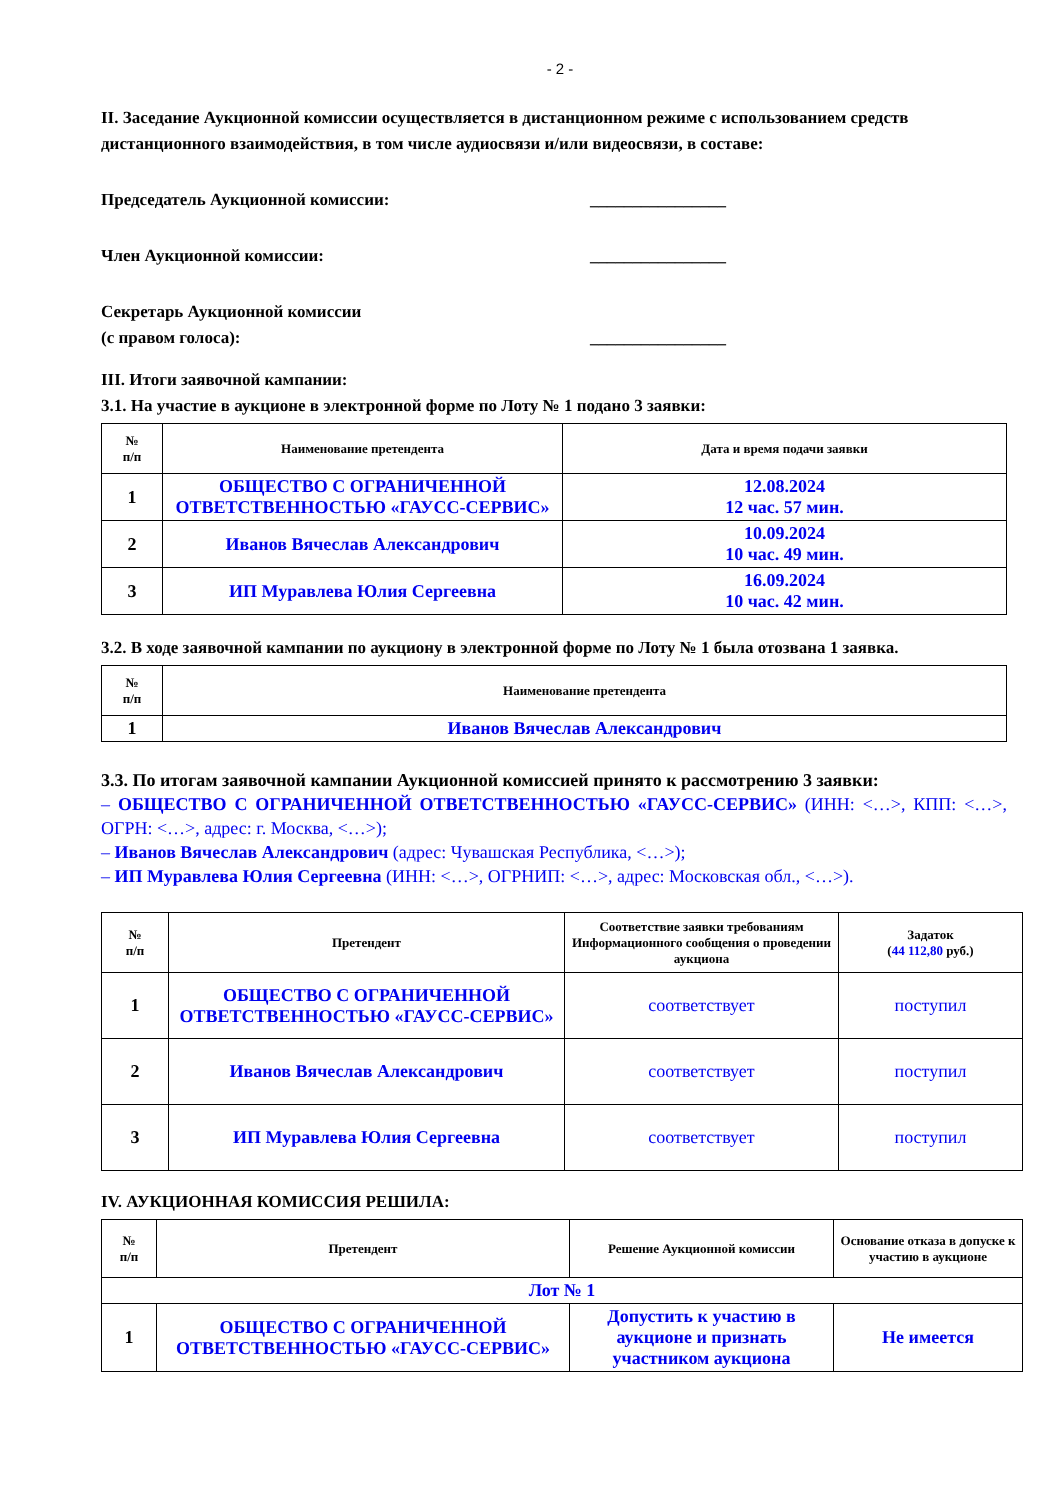- 2 -
II. Заседание Аукционной комиссии осуществляется в дистанционном режиме с использованием средств дистанционного взаимодействия, в том числе аудиосвязи и/или видеосвязи, в составе:
Председатель Аукционной комиссии:
________________
Член Аукционной комиссии: ________________
Секретарь Аукционной комиссии
(с правом голоса):
________________
III. Итоги заявочной кампании:
3.1. На участие в аукционе в электронной форме по Лоту № 1 подано 3 заявки:
| № п/п | Наименование претендента | Дата и время подачи заявки |
| --- | --- | --- |
| 1 | ОБЩЕСТВО С ОГРАНИЧЕННОЙ ОТВЕТСТВЕННОСТЬЮ «ГАУСС-СЕРВИС» | 12.08.2024 12 час. 57 мин. |
| 2 | Иванов Вячеслав Александрович | 10.09.2024 10 час. 49 мин. |
| 3 | ИП Муравлева Юлия Сергеевна | 16.09.2024 10 час. 42 мин. |
3.2. В ходе заявочной кампании по аукциону в электронной форме по Лоту № 1 была отозвана 1 заявка.
| № п/п | Наименование претендента |
| --- | --- |
| 1 | Иванов Вячеслав Александрович |
3.3. По итогам заявочной кампании Аукционной комиссией принято к рассмотрению 3 заявки:
– ОБЩЕСТВО С ОГРАНИЧЕННОЙ ОТВЕТСТВЕННОСТЬЮ «ГАУСС-СЕРВИС» (ИНН: <…>, КПП: <…>, ОГРН: <…>, адрес: г. Москва, <…>);
– Иванов Вячеслав Александрович (адрес: Чувашская Республика, <…>);
– ИП Муравлева Юлия Сергеевна (ИНН: <…>, ОГРНИП: <…>, адрес: Московская обл., <…>).
| № п/п | Претендент | Соответствие заявки требованиям Информационного сообщения о проведении аукциона | Задаток ( 44 112,80 руб.) |
| --- | --- | --- | --- |
| 1 | ОБЩЕСТВО С ОГРАНИЧЕННОЙ ОТВЕТСТВЕННОСТЬЮ «ГАУСС-СЕРВИС» | соответствует | поступил |
| 2 | Иванов Вячеслав Александрович | соответствует | поступил |
| 3 | ИП Муравлева Юлия Сергеевна | соответствует | поступил |
IV. АУКЦИОННАЯ КОМИССИЯ РЕШИЛА:
| № п/п | Претендент | Решение Аукционной комиссии | Основание отказа в допуске к участию в аукционе |
| --- | --- | --- | --- |
| Лот № 1 | | | |
| 1 | ОБЩЕСТВО С ОГРАНИЧЕННОЙ ОТВЕТСТВЕННОСТЬЮ «ГАУСС-СЕРВИС» | Допустить к участию в аукционе и признать участником аукциона | Не имеется |